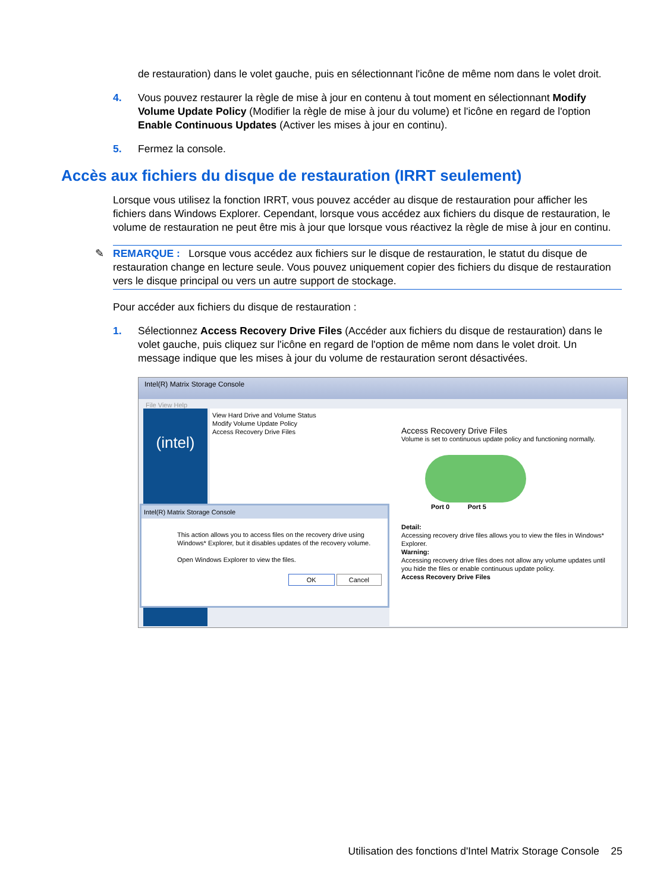de restauration) dans le volet gauche, puis en sélectionnant l'icône de même nom dans le volet droit.
4. Vous pouvez restaurer la règle de mise à jour en contenu à tout moment en sélectionnant Modify Volume Update Policy (Modifier la règle de mise à jour du volume) et l'icône en regard de l'option Enable Continuous Updates (Activer les mises à jour en continu).
5. Fermez la console.
Accès aux fichiers du disque de restauration (IRRT seulement)
Lorsque vous utilisez la fonction IRRT, vous pouvez accéder au disque de restauration pour afficher les fichiers dans Windows Explorer. Cependant, lorsque vous accédez aux fichiers du disque de restauration, le volume de restauration ne peut être mis à jour que lorsque vous réactivez la règle de mise à jour en continu.
✎ REMARQUE : Lorsque vous accédez aux fichiers sur le disque de restauration, le statut du disque de restauration change en lecture seule. Vous pouvez uniquement copier des fichiers du disque de restauration vers le disque principal ou vers un autre support de stockage.
Pour accéder aux fichiers du disque de restauration :
1. Sélectionnez Access Recovery Drive Files (Accéder aux fichiers du disque de restauration) dans le volet gauche, puis cliquez sur l'icône en regard de l'option de même nom dans le volet droit. Un message indique que les mises à jour du volume de restauration seront désactivées.
Intel(R) Matrix Storage Console
File View Help
(intel)
View Hard Drive and Volume Status
Modify Volume Update Policy
Access Recovery Drive Files
Access Recovery Drive Files
Volume is set to continuous update policy and functioning normally.
Port 0 Port 5
Detail:
Accessing recovery drive files allows you to view the files in Windows* Explorer.
Warning:
Accessing recovery drive files does not allow any volume updates until you hide the files or enable continuous update policy.
Access Recovery Drive Files
Intel(R) Matrix Storage Console
This action allows you to access files on the recovery drive using Windows* Explorer, but it disables updates of the recovery volume.
Open Windows Explorer to view the files.
OK Cancel
Utilisation des fonctions d'Intel Matrix Storage Console 25